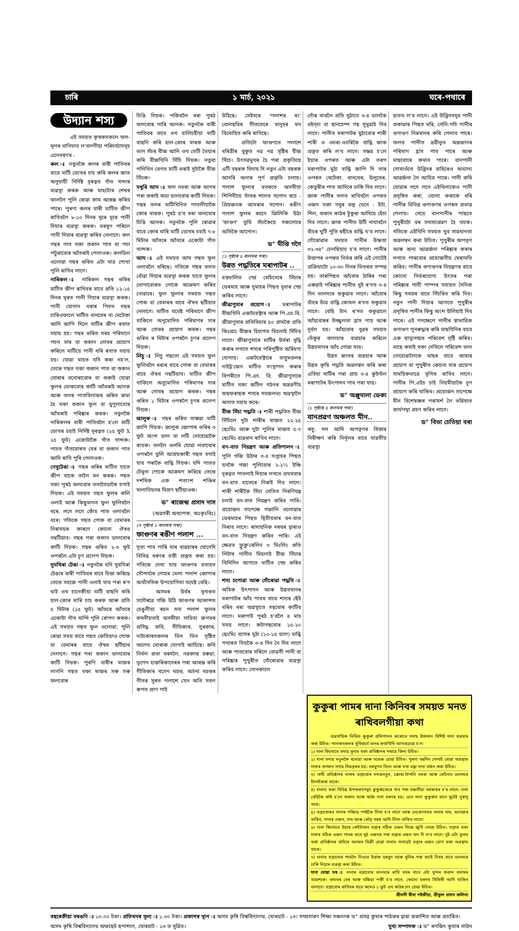চাৰি ১ মাৰ্চ, ২০২১ ঘৰে-পথাৰে
উদ্যান শস্য
এই সময়ত কৃষকসকলে ফল-মূলৰ বাগিচাত ল'বলগীয়া পৰিচৰ্য্যাসমূহ এনেধৰণৰ -
কল ঃ নতুনকৈ কলৰ বাৰী পাতিবৰ বাবে মাটি ডোখৰ চাহ কৰি কলৰ জাত অনুযায়ী নিৰ্দিষ্ট দূৰত্বত গাঁত খন্দাৰ ব্যৱস্থা কৰক আৰু মাহটোৰ শেষৰ ফাললৈ পুলি ৰোৱা কাম আৰম্ভ কৰিব পাৰে। পুৰণা কলৰ বাৰী মাটিত জীপ ৰাখিবলৈ ৮-১০ দিনৰ মূৰে মূৰে পানী দিয়াৰ ব্যৱস্থা কৰক। বৰষুণ পৰিলে পানী দিয়াৰ ব্যৱস্থা কৰিব নেলাগে। কল গছৰ গাত থকা শুকান পাত বা পচা পটুৱাবোৰ আঁতৰাই পেলাওক। কলডিল ওলোৱা গছৰ গুৰিত এটা মাত্ৰ পোখা পুলি ৰাখিব লাগে।
নাৰিকল ঃ নাৰিকল গছৰ গুৰিৰ মাটিত জীপ ৰাখিবৰ বাবে প্ৰতি ১২-১৫ দিনৰ মূৰত পানী দিয়াৰ ব্যৱস্থা কৰক। পানী যোগান ধৰাৰ পিচত গছৰ চাৰিওফালে মাটিত ধানখেৰ বা মেটেকা আদি জাপি দিলে মাটিৰ জীপ ৰখাত সহায় হয়। গছৰ গুৰিত সৰহ পৰিমাণে পচন সাৰ বা শুকান গোবৰ প্ৰয়োগ কৰিলে মাটিয়ে পানী ধৰি ৰখাত সহায় হয়। যোৱা মাহত যদি কৰা নহ'ল, তেন্তে গছত থকা শুকান পাত বা শুকান থোৰাৰ বখোৰাবোৰ বা শুকাই যোৱা ফুলৰ থোকবোৰ কাটি আঁতৰাই আনক আৰু তলৰ পাতবিলাকৰ গুৰিত জমা হৈ থকা শুকান ফুল বা ঘুণুলাবোৰ আঁতৰাই পৰিষ্কাৰ কৰক। নতুনকৈ নাৰিকলৰ বাৰী পাতিবলৈ হ'লে মাটি ডোখৰ চহাই নিৰ্দিষ্ট দূৰত্বত (২৫ ফুট X ২৫ ফুট) একোটাকৈ গাঁত খান্দক। পাচত গাঁতবোৰত খেৰ বা শুকান পাত আদি ৰাখি পুৰি পেলাওক।
নেমুটেঙা ঃ গছৰ গুৰিৰ মাটিত যাতে জীপ থাকে তালৈ মন কৰক। গছত থকা পুৰঠ ফলবোৰ ততাতৈয়াকৈ চপাই দিয়ক। এই সময়ত গছত ফুলৰ কলি ওলাই আৰু কিছুমানত ফুল ফুলিবলৈ ধৰে, লগে লগে কোঁহ পাত ওলাবলৈ ধৰে। গতিকে গছত পোক বা বেমাৰৰ নিৰাময়ৰ কাৰণে কোনো ঔষধ নছটিয়াব। গছৰ পৰা শুকান ডালবোৰ কাটি দিয়ক। গছৰ গুৰিত ২-৩ ফুট ওপৰলৈ এটা চূণ প্ৰলেপ দিয়ক।
সুমথিৰা টেঙা ঃ নতুনকৈ যদি সুমথিৰা টেঙাৰ বাৰী পাতিবৰ বাবে চিন্তা কৰিছে তেন্তে সহজে পানী ওলাই যাব পৰা ৰ'দ ঘাই ওখ চানেকীয়া মাটি বাছনি কৰি হাল-কোৰ মাৰি চাহ কৰক আৰু প্ৰতি ৫ মিটাৰ (১৫ ফুট) আঁতৰে আঁতৰে একোটা গাঁত খান্দি পুলি ৰোপণ কৰক। এই সময়ত গছত ফুল ওলোৱা, পুলি ৰোৱা সময় বাবে গছত কেতিয়াও পোক বা বেমাৰৰ বাবে ঔষধ ছটিয়াব নেলাগে। গছৰ পৰা শুকান ডালবোৰ কাটি দিয়ক। পুৰণি বাৰীৰ মাজৰ লাগনি গছত থকা মাজৰ সৰু সৰু ফলবোৰ
চিঙি দিয়ক। পকিবলৈ ধৰা পুৰঠ ফলবোৰ পাৰি আনক। নতুনকৈ বাৰী পাতিবৰ বাবে ওখ বালিচহীয়া মাটি বাছনি কৰি হাল-কোৰ মাৰক আৰু ভাল সঁচৰ বীজ আনি ওখ ভেটি তৈয়াৰ কৰি বীজখিনি সিঁচি দিয়ক। নতুবা পলিথিন বেগত মাটি ভৰাই দুটাকৈ বীজ সিঁচক।
মধুৰি আম ঃ ফল নধৰা আৰু আগৰ পৰা শুকাই অহা ডালবোৰ কাটি দিয়ক। গছৰ তলৰ মাটিখিনিত পাতলীয়াকৈ কোৰ মাৰক। পুৰঠ হ'ব ধৰা ফলবোৰ চিঙি আনক। নতুনকৈ পুলি ৰোৱাৰ বাবে কোৰ মাৰি মাটি ডোখৰ চহাই ৭-৮ মিটাৰ আঁতৰে আঁতৰে একোটা গাঁত খান্দক।
আম ঃ এই সময়ত আম গছত ফুল ওলাবলৈ ধৰিছে। গতিকে গছৰ তলত ধোঁৱা দিয়াৰ ব্যৱস্থা কৰক যাতে ফুলৰ থোপাবোৰত পোকে আক্ৰমণ কৰিব নোৱাৰে। ফুল ফুলাৰ সময়ত গছত পোক বা বেমাৰৰ বাবে ঔষধ ছটিয়াব নেলাগে। মাটিত যথেষ্ট পৰিমাণে জীপ থাকিলে অনুমোদিত পৰিমাণৰ সাৰ আৰু গোবৰ প্ৰয়োগ কৰক। গছৰ গুৰিত ৰ মিটাৰ ওপৰলৈ চূণৰ প্ৰলেপ দিয়ক।
লিচু ঃ লিচু গছতো এই সময়ত ফুল ফুলিবলৈ ধৰাৰ বাবে পোক বা বেমাৰৰ বাবে ঔষধ নছটিয়াব। মাটিত জীপ থাকিলে অনুমোদিত পৰিমাণৰ সাৰ আৰু গোবৰ প্ৰয়োগ কৰক। গছৰ গুৰিত ১ মিটাৰ ওপৰলৈ চূণৰ প্ৰলেপ দিয়ক।
জালুক ঃ গছৰ গুৰিত সাৰুৱা মাটি জাপি দিয়ক। জালুক জোপাৰ গুৰিৰ ৩ ফুট অংশ ডাল বা লটি নোহোৱাকৈ ৰাখক। তললৈ ওলমি যোৱা লতাবোৰ ওপৰলৈ তুলি আশ্ৰয়কাৰী গছত বগাই যাব পৰাকৈ বান্ধি দিয়ক। যদি পাতত টেমুনা পোকে আক্ৰমণ কৰিছে তেন্তে দশমিক এক শতাংশ শক্তিৰ মালাথিয়নৰ মিশ্ৰণ ছটিয়াওক।
ড° ৰাজেন্দ্ৰ প্ৰসাদ দাস
(অৱসৰী অধ্যাপক, অঃকৃঃবিঃ)
(৩ পৃষ্ঠাৰ ১ কলমৰ পৰা)
ফাগুণৰ ৰঙীণ পলাশ ...
সূতা পাব পাৰি যাৰ ব্যৱহাৰৰ যোগেদি বিভিন্ন ধৰণৰ বস্তী প্ৰস্তুত কৰা হয়। গতিকে দেখা যায় ফাগুণৰ বতাহত সৌন্দৰ্য্যৰ পোহৰ মেলা পলাশ জোপাৰ অৰ্থনৈতিক উপযোগিতা যথেষ্ট বেছি।
অসমৰ উৰ্বৰ ভূখণ্ডত সগৌৰৱে গজি উঠি ফাগুণৰ আকাশত হেঙুলীয়া ৰহন সনা পলাশ ফুলৰ কমনীয়তাই অসমীয়া সাহিত্য জগতৰ প্ৰসিদ্ধ কবি, গীতিকাৰ, সুৰকাৰ, নাট্যকাৰসকলৰ ভিন ভিন সৃষ্টিত অলেখ খোৰাক যোগাই আহিছে। কবি নিৰ্মল প্ৰভা বৰদলৈ, নৱকান্ত বৰুৱা, ভূপেন হাজৰিকাদেৰৰ পৰা আৰম্ভ কৰি গীতিকাৰ খগেন মহন্ত, অৰ্চনা মহন্তৰ গীতৰ সুৰত পলাশে যেন অতি সবল ৰূপত প্ৰাণ পাই
উঠিছে। সেইদৰে 'পলাশৰ ৰং' বোলছবিৰ গীততেৰে মানুহৰ মন বিমোহিত কৰি ৰাখিছে।
প্ৰতিটো ফাগুণতে পলাশে ধৰিত্ৰীৰ বুকুত নৱ নৱ সৃষ্টিৰ বীজ সিঁচে। উৎসৱমুখৰ হৈ পৰা প্ৰকৃতিয়ে এটি বছৰক বিদায় দি নতুন এটা বছৰক আদৰি অনাৰ পূৰ্ণ প্ৰস্তুতি চলায়। পলাশ ফুলাৰ বতৰতে অসমীয়া শিপিনীয়ে তাঁতৰ শালত সপোন ৰচে - প্ৰিয়জনক আদৰাৰ সপোন। ৰঙীণ পলাশ ফুলৰ ৰহনে জিলিকি উঠা 'ফাগুণ' তুমি সঁচাকৈয়ে সকলোৰে অতিকৈ আপোন।
ড° মীন্তি গগৈ
(২ পৃষ্ঠাৰ ৫ কলমৰ পৰা)
উন্নত পদ্ধতিৰে মৰাপাটৰ ..
হস্তচালিত স্প্ৰে মেচিনেৰে সিঁচাৰ ডেৰমাহ আৰু দুমাহৰ পিছত দুবাৰ স্প্ৰে কৰিব লাগে।
জীৱাণুসাৰ প্ৰয়োগ ঃ মৰাপাটৰ বীজখিনি এজটবেক্টাৰ আৰু পি.এচ.বি. জীৱাণুসাৰ প্ৰতিবিঘাৰ ৫০ গ্ৰামকৈ প্ৰতি কিঃগ্ৰাঃ বীজৰ হিচাপত মিহলাই সিঁচিব লাগে। জীৱাণুসাৰে মাটিৰ উৰ্বৰা বৃদ্ধি কৰাৰ লগতে শস্যৰ পৰিপুষ্টিত অৰিহণা যোগায়। এজটবেক্টাৰে বায়ুমণ্ডলৰ নাইট্ৰ'জেন মাটিত সংস্থাপন কৰাৰ বিপৰীতে পি.এচ. বি. জীৱাণুসাৰে মাটিত থকা জটিল গঠনৰ অদ্ৰৱণীয় ফছফৰাছক শস্যৰ সহজলভ্য অৱস্থালৈ অনাত সহায় কৰে।
বীজ সিঁচা পদ্ধতি ঃ শাৰী পদ্ধতিত বীজ সিঁচিলে দুটা শাৰীৰ মাজত ২২-২৫ ছেঃমিঃ আৰু দুটা পুলিৰ মাজত ৫-৭ ছেঃমিঃ ব্যৱধান ৰাখিব লাগে।
বন-বাত নিয়ন্ত্ৰণ আৰু প্ৰতিপালন ঃ পুলি গজি উঠাৰ ৩-৪ সপ্তাহৰ পিছত ঘনকৈ গজা পুলিবোৰ ২-২½ ইঞ্চি দূৰত্বত পাতলাই দিয়াৰ লগতে প্ৰথমবাৰ বন-বাত হাতেৰে নিৰাই দিব লাগে। শাৰী শাৰীকৈ সিঁচা খেতিত নিৰণিযন্ত্ৰ চলাই বন-বাত নিয়ন্ত্ৰণ কৰিব পাৰি। প্ৰয়োজন সাপেক্ষে গজালি ওলোৱাৰ ডেৰমাহৰ পিছত দ্বিতীয়বাৰ বন-বাত নিৰাব লাগে। ৰাসায়নিক দৰবৰ দ্বাৰাও বন-বাত নিয়ন্ত্ৰণ কৰিব পাৰি। এই ক্ষেত্ৰত ফ্লুক্ল'ৰেলিন ৩ মিঃলিঃ প্ৰতি লিটাৰ পানীত মিহলাই বীজ সিঁচাৰ তিনিদিন আগতে মাটিত স্প্ৰে কৰিব লাগে।
শস্য চপোৱা আৰু গোঁৰোৱা পদ্ধতি ঃ অধিক উৎপাদন আৰু উন্নতমানৰ মৰাপাটৰ আঁহ পাবৰ বাবে শস্যৰ ছেঁই ধৰিব ধৰা অৱস্থাতে গছবোৰ কাটিব লাগে। মৰাপাট পুৰঠ হ'বলৈ ৪ মাহ সময় লাগে। কটাগছবোৰ ১৫-২০ ছেঃমিঃ ব্যাসৰ মুঠা (১০-১৫ ডাল) বান্ধি পথাৰত থিয়কৈ ৩-৪ দিন থৈ দিব লাগে আৰু পাতবোৰ সৰিলে বোৱতী পানী বা পৰিষ্কাৰ পুখুৰীত গোঁৰোৱাৰ ব্যৱস্থা কৰিব লাগে। সোনকালে
গোঁৰ খাবলৈ প্ৰতি মুঠাতে ৩-৪ ডালকৈ ধইন্চা বা ছানহেম্প গছ সুমুৱাই দিব লাগে। পানীত মৰাপাটৰ মুঠাবোৰ শাৰী শাৰী ও ওচৰা-ওচৰিকৈ বান্ধি জাক প্ৰস্তুত কৰি ল'ব লাগে। সম্ভৱ হ'লে ইয়াৰ ওপৰত আৰু এটা তৰপ মৰাপাটৰ মুঠা বান্ধি জাপি দি তাৰ ওপৰত মেটেকা, ধানখেৰ, উলুখেৰ, কেতুৰীৰ পাত আদিৰে ঢাকি দিব লাগে। জাক পানীৰ তলত ৰাখিবলৈ ওপৰত ওজন থকা গধুৰ বস্তু যেনে - ইটা, শিল, শুকান কাঠৰ টুকুৰা আদিয়ে হেঁচা দিব লাগে। জাক পানীত উটি নাযাবলৈ বাঁহৰ খুটি পুতি ৰছীৰে বান্ধি থ'ব লাগে। গোঁৰোৱাৰ সময়ত পানীৰ উষ্ণতা ৩২-৩৪° চেলছিয়াচ হ'ব লাগে। পানীৰ উত্তাপৰ ওপৰত নিৰ্ভৰ কৰি এই গোটেই প্ৰক্ৰিয়াটো ১০-৩০ দিনৰ ভিতৰত সম্পন্ন হয়। তাৰপিছত আঁবোৰ ঠাৰিৰ পৰা এৰুৱাই পৰিষ্কাৰ পানীত ধুই ৰ'দত ৩-৪ দিন ভালদৰে শুকুৱাব লাগে। আঁবোৰ বাঁহৰ ডাঁৱ বান্ধি কোমল ৰ'দত শুকুৱাব লাগে। বেছি টান ৰ'দত শুকুৱালে আঁহবোৰৰ উজ্জ্বলতা হ্ৰাস পায় আৰু দুৰ্বল হয়। আঁহবোৰ ধুৱৰ সময়ত ভেঁকুৰ কালচাৰ ব্যৱহাৰ কৰিলে উন্নতমানৰ আঁহ পোৱা যাব।
উন্নত জাতৰ ব্যৱহাৰ আৰু উন্নত কৃষি পদ্ধতি অৱলম্বন কৰি কৰা এবিঘা মাটিৰ পৰা প্ৰায় ৩-৪ কুইন্টল মৰাপাটৰ উৎপাদন পাব পৰা যায়।
ড° অঞ্জুমালা ডেকা
(১ পৃষ্ঠাৰ ৫ কলমৰ পৰা)
বানপ্ৰৱণ অঞ্চলত মীন..
কচু, দল আদি অপতৃণৰ বিস্তাৰ নিৰীক্ষণ কৰি নিৰ্মূলৰ বাবে যাৱতীয় ব্যৱস্থা
হাতত ল'ব লাগে। এই উদ্ভিদসমূহ পানী শুকাৱাৰ পিছত মৰি, গেলি-পচি পানীৰ গুণাগুণ নিম্নমানৰ কৰি পেলাব পাৰে। ফলত পানীত দ্ৰৱীভূত অম্লজানৰ পৰিমাণ হ্ৰাস পাব পাৰে আৰু মাছবোৰে কমাব পাৰে। বানপানী সোমাওঁতে উদ্ভিদৰ বাহিৰেও অন্যান্য আৱৰ্জনা লৈ আহিব পাৰে। পানী কমি যোৱাৰ লগে লগে এইবিলাকেও পানী প্ৰদূষিত কৰা, ঘোলা কৰাকে ধৰি পানীৰ বিভিন্ন গুণাগুণৰ ওপৰত প্ৰভাৱ পেলায়। সেয়ে বানপানীৰ পাছতে পুখুৰীটো বৰ সমস্যাপ্ৰৱণ হৈ থাকে। গতিকে এইখিনি সময়ত খুব সাৱধানতা অৱলম্বন কৰা উচিত। পুখুৰীৰ অপতৃণ আৰু অন্য আৱৰ্জনা পৰিষ্কাৰ কৰাৰ লগতে পাৰবোৰ প্ৰয়োজনীয় মেৰামতি কৰিব। পানীৰ গুণাগুণৰ নিয়ন্ত্ৰণৰ বাবে কোনো নিৰ্ভৰযোগ্য উৎসৰ পৰা পৰিষ্কাৰ পানী পাম্পৰ সহায়ত দৈনিক কিছু সময়ৰ বাবে সিঁচৰিত কৰি দিব। নতুন পানী দিয়াৰ আগতে পুখুৰীৰ প্ৰদূষিত পানীৰ কিছু অংশ উলিয়াই দিব পাৰে। এই পদক্ষেপে পানীৰ স্বাভাৱিক গুণাগুণ পুনৰুদ্ধাৰ কৰি মাছখিনিৰ বাবে এক স্বাস্থ্যসন্মত পৰিবেশ সৃষ্টি কৰিব। মাছে কমাই থকা দেখিলে পৰিবেশ ভাল নোহোৱালৈকে মাছৰ বাবে আহাৰ প্ৰয়োগ বা পুখুৰীত কোনো সাৰ প্ৰয়োগ সাময়িকভাৱে স্থগিত ৰাখিব লাগে। পানীৰ পি.এইচ চাই নিয়মীয়াকৈ চূণ প্ৰয়োগ কৰি থাকিব। প্ৰয়োজন সাপেক্ষে মীন বিশেষজ্ঞৰ পৰামৰ্শ লৈ ভৱিষ্যত কাৰ্যপন্থা গ্ৰহণ কৰিব লাগে।
ড° বিভা চেতিয়া বৰা
কুকুৰা পামৰ দানা কিনিবৰ সময়ত মনত ৰাখিবলগীয়া কথা
ব্যৱসায়িক ভিত্তিত কুকুৰা প্ৰতিপালন কৰোতে সদায় উচ্চমান বিশিষ্ট দানা ব্যৱহাৰ কৰা উচিত। পালকসকলৰ সুবিধাৰ্থে তলৰ কথাখিনি আগবঢ়োৱা হ'ল-
১) দানা কিনোতে সদায় সুনাম থকা প্ৰতিষ্ঠানৰ পৰাহে কিনা উচিত।
২) দানা সদায় নতুনকৈ বনোৱা আৰু সতেজ হোৱা উচিত। পুৰণা বহুদিন পেলাই থোৱা অৱস্থাত দানাৰ গুণমান সদায় নিম্নস্তৰৰ হয়। বৰষুণত তিতা আৰু মখা বন্ধা দানা বৰ্জন কৰা উচিত।
৩) নামী প্ৰতিষ্ঠানৰ দানাৰ বস্তাবোৰ সদায়নতুন, জোৰা-টাপলি নমৰা আৰু মেচিনত ভালদৰে চিলাইকৰা থাকে।
৪) দানাত থকা বিভিন্ন উপকৰণসমূহ কুকুৰাবোৰে খাব পৰা মজলীয়া আকাৰৰ হ'ব লাগে। দানা বেছিকৈ গুৰি হ'লে শুকান আৰু আঠা লগা ধৰণৰ হয়। এনে দানা কুকুৰাৰ বাবে মুঠেই সুস্বাদু নহয়।
৫) বস্তাবোৰত দানাৰ পৰিচয় স্পষ্টকৈ লিখা হ'ব লাগে আৰু লেবেলখনত দানাৰ নাম, বনোৱাৰ তাৰিখ, দানাৰ ওজন, দাম আৰু বেটচ্ নম্বৰ আদি লিখা থাকিব লাগে।
৬) দানা কিনোতে ইয়াৰ কেইটামান বস্তাৰ সঠিক ওজন নিজে জুখি লোৱা উচিত। বস্তাত থকা দানাৰ সঠিক ওজন পাবৰ বাবে মুঠ ওজনৰ পৰা বস্তাৰ ওজন বাদ দি ল'ব লাগে। দুই এটা সুনাম থকা প্ৰতিষ্ঠানৰ বাহিৰে অসমত বিক্ৰী হোৱা দানাত সদায়েই বস্তাৰ ওজন যোগ থকা অৱস্থাত থাকে।
৭) দানাৰ বস্তাবোৰ পামলৈ নিওতে ইয়াক বৰষুণ আৰু ধূলিৰ পৰা বচাই নিবৰ বাবে ভালদৰে ঢাকি নিয়াৰ ব্যৱস্থা কৰা উচিত।
দানা থোৱা ঘৰ ঃ দানাৰ বস্তাবোৰ ভালদৰে ৰাখি থবৰ বাবে এটা সুন্দৰ শুকান গুদামৰ আৱশ্যক। গুদামৰ বেৰ আৰু মজিয়া পকী হ'ব লাগে, কোনো ধৰণৰ খিৰিকী আদি থাকিব নালাগে। বস্তাবোৰ ৰাখিবৰ বাবে কমেও ১ ফুট ওখ কাঠৰ চাং হোৱা উচিত।
শ্ৰীমতী ৰীমা শইকীয়া, শ্ৰীকুল প্ৰসাদ কলিতা
বছৰেকীয়া বৰঙণি ঃ ১০.০০ টকা। প্ৰতিখনৰ মূল্য ঃ ১.০০ টকা। প্ৰকাশৰ স্থান ঃ অসম কৃষি বিশ্ববিদ্যালয়, যোৰহাট - ১৩। সম্প্ৰসাৰণ শিক্ষা সঞ্চালক ড° প্ৰসন্ন কুমাৰ পাঠকৰ দ্বাৰা প্ৰকাশিত আৰু প্ৰচাৰিত। অসম কৃষি বিশ্ববিদ্যালয় অফছেট ছপাশাল, যোৰহাট - ১৩ ত মুদ্ৰিত। মুখ্য সম্পাদক ঃ ড° ৰণজিৎ কুমাৰ সাউদ